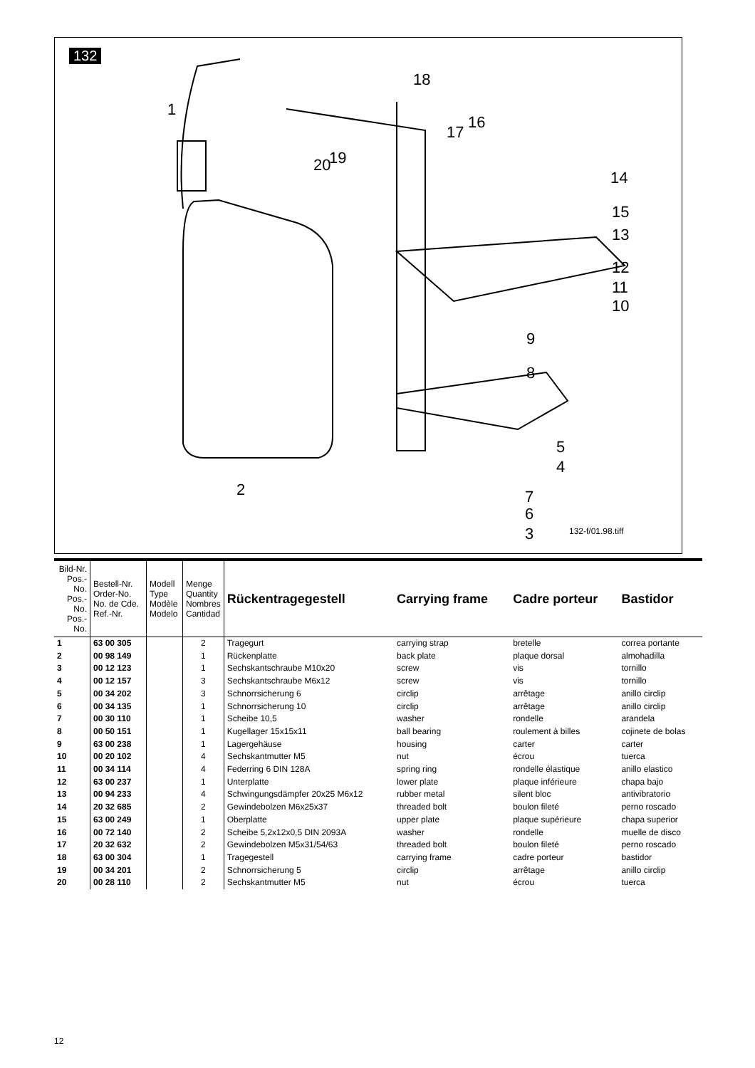132
1
2
18
17
16
20 19
14
15
13
12
11
10
9
8
5
4
7
6
3 132-f/01.98.tiff
| Bild-Nr. Pos.-No. Pos.-No. Pos.-No. | Bestell-Nr. Order-No. No. de Cde. Ref.-Nr. | Modell Type Modèle Modelo | Menge Quantity Nombres Cantidad | Rückentragegestell | Carrying frame | Cadre porteur | Bastidor |
| --- | --- | --- | --- | --- | --- | --- | --- |
| 1 | 63 00 305 | | 2 | Tragegurt | carrying strap | bretelle | correa portante |
| 2 | 00 98 149 | | 1 | Rückenplatte | back plate | plaque dorsal | almohadilla |
| 3 | 00 12 123 | | 1 | Sechskantschraube M10x20 | screw | vis | tornillo |
| 4 | 00 12 157 | | 3 | Sechskantschraube M6x12 | screw | vis | tornillo |
| 5 | 00 34 202 | | 3 | Schnorrsicherung 6 | circlip | arrêtage | anillo circlip |
| 6 | 00 34 135 | | 1 | Schnorrsicherung 10 | circlip | arrêtage | anillo circlip |
| 7 | 00 30 110 | | 1 | Scheibe 10,5 | washer | rondelle | arandela |
| 8 | 00 50 151 | | 1 | Kugellager 15x15x11 | ball bearing | roulement à billes | cojinete de bolas |
| 9 | 63 00 238 | | 1 | Lagergehäuse | housing | carter | carter |
| 10 | 00 20 102 | | 4 | Sechskantmutter M5 | nut | écrou | tuerca |
| 11 | 00 34 114 | | 4 | Federring 6 DIN 128A | spring ring | rondelle élastique | anillo elastico |
| 12 | 63 00 237 | | 1 | Unterplatte | lower plate | plaque inférieure | chapa bajo |
| 13 | 00 94 233 | | 4 | Schwingungsdämpfer 20x25 M6x12 | rubber metal | silent bloc | antivibratorio |
| 14 | 20 32 685 | | 2 | Gewindebolzen M6x25x37 | threaded bolt | boulon fileté | perno roscado |
| 15 | 63 00 249 | | 1 | Oberplatte | upper plate | plaque supérieure | chapa superior |
| 16 | 00 72 140 | | 2 | Scheibe 5,2x12x0,5 DIN 2093A | washer | rondelle | muelle de disco |
| 17 | 20 32 632 | | 2 | Gewindebolzen M5x31/54/63 | threaded bolt | boulon fileté | perno roscado |
| 18 | 63 00 304 | | 1 | Tragegestell | carrying frame | cadre porteur | bastidor |
| 19 | 00 34 201 | | 2 | Schnorrsicherung 5 | circlip | arrêtage | anillo circlip |
| 20 | 00 28 110 | | 2 | Sechskantmutter M5 | nut | écrou | tuerca |
12